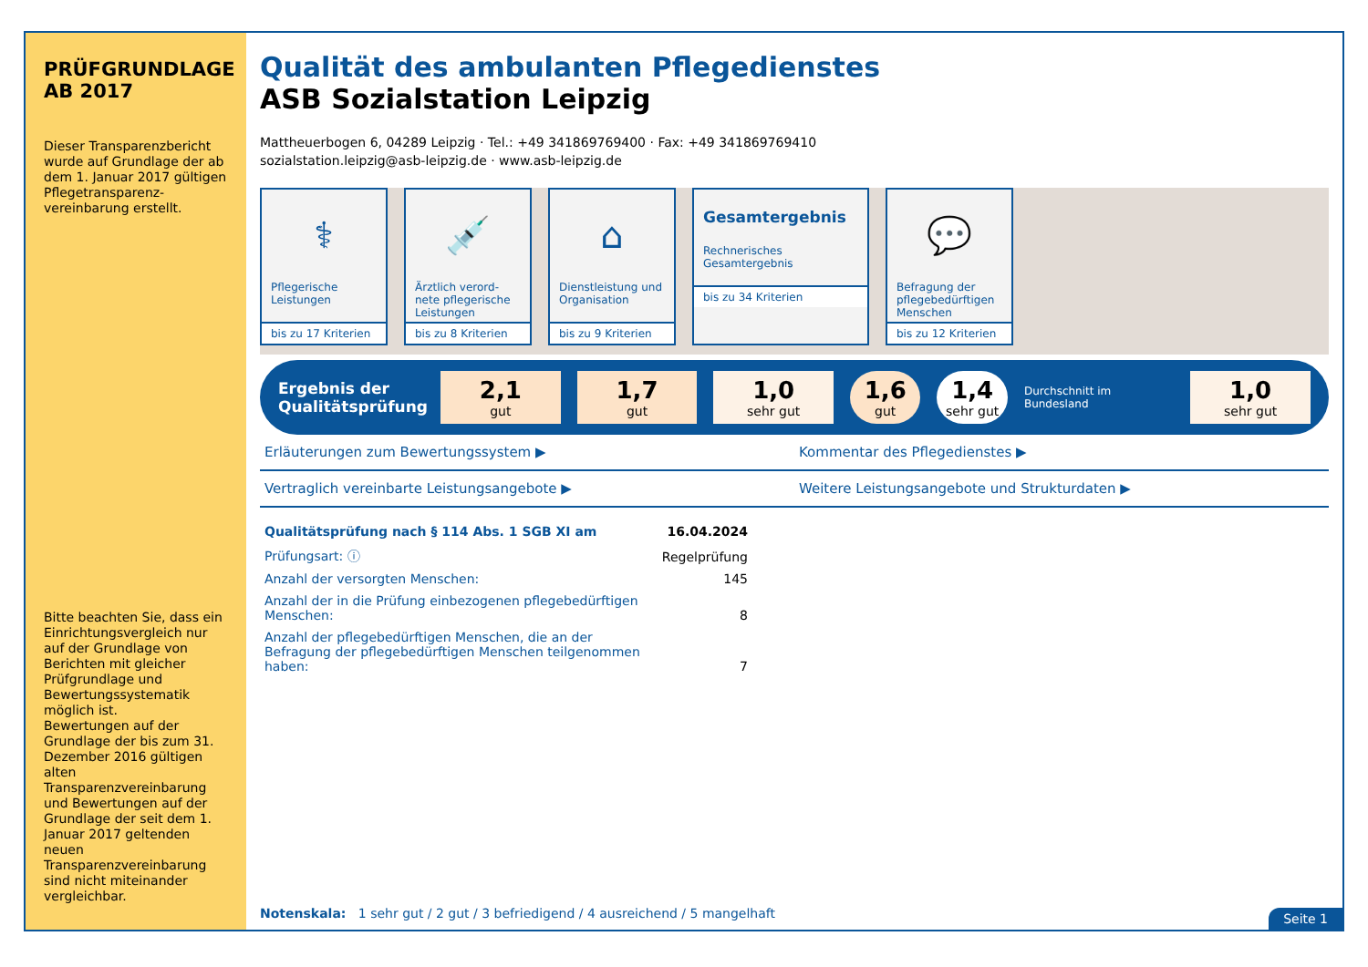PRÜFGRUNDLAGE
AB 2017
Dieser Transparenzbericht wurde auf Grundlage der ab dem 1. Januar 2017 gültigen Pflegetransparenz-vereinbarung erstellt.
Bitte beachten Sie, dass ein Einrichtungsvergleich nur auf der Grundlage von Berichten mit gleicher Prüfgrundlage und Bewertungssystematik möglich ist.
Bewertungen auf der Grundlage der bis zum 31. Dezember 2016 gültigen alten Transparenzvereinbarung und Bewertungen auf der Grundlage der seit dem 1. Januar 2017 geltenden neuen Transparenzvereinbarung sind nicht miteinander vergleichbar.
Qualität des ambulanten Pflegedienstes
ASB Sozialstation Leipzig
Mattheuerbogen 6, 04289 Leipzig · Tel.: +49 341869769400 · Fax: +49 341869769410
sozialstation.leipzig@asb-leipzig.de · www.asb-leipzig.de
⚕
Pflegerische Leistungen
bis zu 17 Kriterien
💉
Ärztlich verord-nete pflegerische Leistungen
bis zu 8 Kriterien
⌂
Dienstleistung und Organisation
bis zu 9 Kriterien
Gesamtergebnis
Rechnerisches Gesamtergebnis
bis zu 34 Kriterien
💬
Befragung der pflegebedürftigen Menschen
bis zu 12 Kriterien
Ergebnis der Qualitätsprüfung
2,1
gut
1,7
gut
1,0
sehr gut
1,6
gut
1,4
sehr gut
Durchschnitt im Bundesland
1,0
sehr gut
Erläuterungen zum Bewertungssystem ▶
Kommentar des Pflegedienstes ▶
Vertraglich vereinbarte Leistungsangebote ▶
Weitere Leistungsangebote und Strukturdaten ▶
| Qualitätsprüfung nach § 114 Abs. 1 SGB XI am | 16.04.2024 |
| Prüfungsart: ⓘ | Regelprüfung |
| Anzahl der versorgten Menschen: | 145 |
| Anzahl der in die Prüfung einbezogenen pflegebedürftigen Menschen: | 8 |
| Anzahl der pflegebedürftigen Menschen, die an der Befragung der pflegebedürftigen Menschen teilgenommen haben: | 7 |
Notenskala: 1 sehr gut / 2 gut / 3 befriedigend / 4 ausreichend / 5 mangelhaft
Seite 1